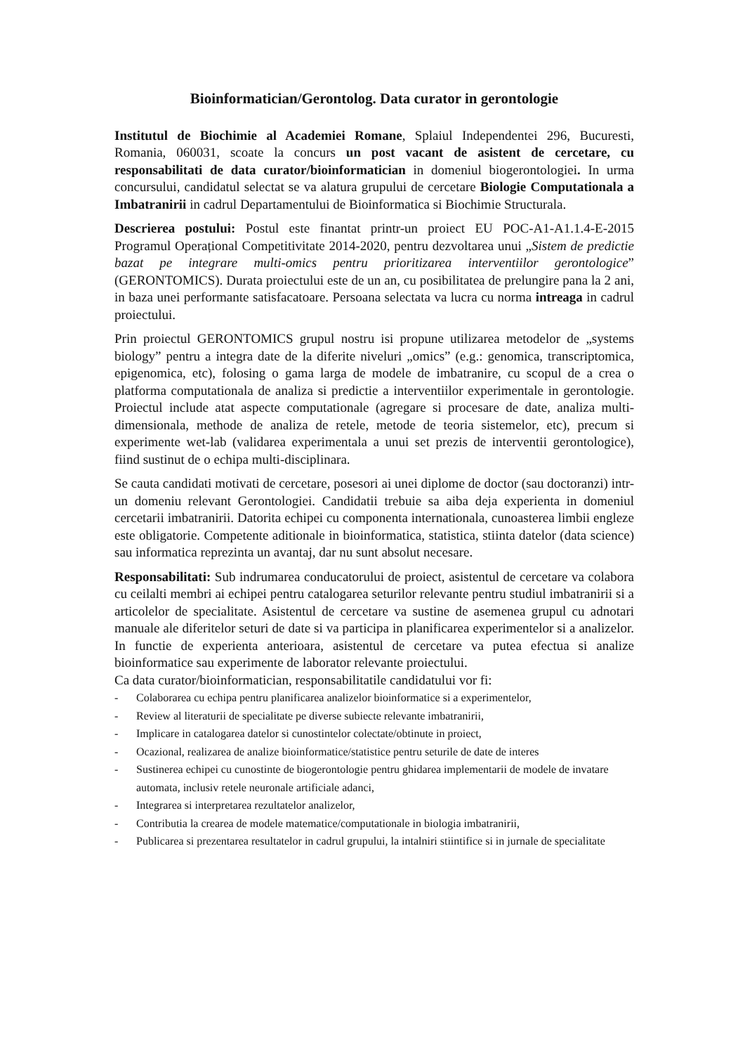Bioinformatician/Gerontolog. Data curator in gerontologie
Institutul de Biochimie al Academiei Romane, Splaiul Independentei 296, Bucuresti, Romania, 060031, scoate la concurs un post vacant de asistent de cercetare, cu responsabilitati de data curator/bioinformatician in domeniul biogerontologiei. In urma concursului, candidatul selectat se va alatura grupului de cercetare Biologie Computationala a Imbatranirii in cadrul Departamentului de Bioinformatica si Biochimie Structurala.
Descrierea postului: Postul este finantat printr-un proiect EU POC-A1-A1.1.4-E-2015 Programul Operațional Competitivitate 2014-2020, pentru dezvoltarea unui „Sistem de predictie bazat pe integrare multi-omics pentru prioritizarea interventiilor gerontologice” (GERONTOMICS). Durata proiectului este de un an, cu posibilitatea de prelungire pana la 2 ani, in baza unei performante satisfacatoare. Persoana selectata va lucra cu norma intreaga in cadrul proiectului.
Prin proiectul GERONTOMICS grupul nostru isi propune utilizarea metodelor de „systems biology” pentru a integra date de la diferite niveluri „omics” (e.g.: genomica, transcriptomica, epigenomica, etc), folosing o gama larga de modele de imbatranire, cu scopul de a crea o platforma computationala de analiza si predictie a interventiilor experimentale in gerontologie. Proiectul include atat aspecte computationale (agregare si procesare de date, analiza multi-dimensionala, methode de analiza de retele, metode de teoria sistemelor, etc), precum si experimente wet-lab (validarea experimentala a unui set prezis de interventii gerontologice), fiind sustinut de o echipa multi-disciplinara.
Se cauta candidati motivati de cercetare, posesori ai unei diplome de doctor (sau doctoranzi) intr-un domeniu relevant Gerontologiei. Candidatii trebuie sa aiba deja experienta in domeniul cercetarii imbatranirii. Datorita echipei cu componenta internationala, cunoasterea limbii engleze este obligatorie. Competente aditionale in bioinformatica, statistica, stiinta datelor (data science) sau informatica reprezinta un avantaj, dar nu sunt absolut necesare.
Responsabilitati: Sub indrumarea conducatorului de proiect, asistentul de cercetare va colabora cu ceilalti membri ai echipei pentru catalogarea seturilor relevante pentru studiul imbatranirii si a articolelor de specialitate. Asistentul de cercetare va sustine de asemenea grupul cu adnotari manuale ale diferitelor seturi de date si va participa in planificarea experimentelor si a analizelor. In functie de experienta anterioara, asistentul de cercetare va putea efectua si analize bioinformatice sau experimente de laborator relevante proiectului.
Ca data curator/bioinformatician, responsabilitatile candidatului vor fi:
- Colaborarea cu echipa pentru planificarea analizelor bioinformatice si a experimentelor,
- Review al literaturii de specialitate pe diverse subiecte relevante imbatranirii,
- Implicare in catalogarea datelor si cunostintelor colectate/obtinute in proiect,
- Ocazional, realizarea de analize bioinformatice/statistice pentru seturile de date de interes
- Sustinerea echipei cu cunostinte de biogerontologie pentru ghidarea implementarii de modele de invatare automata, inclusiv retele neuronale artificiale adanci,
- Integrarea si interpretarea rezultatelor analizelor,
- Contributia la crearea de modele matematice/computationale in biologia imbatranirii,
- Publicarea si prezentarea resultatelor in cadrul grupului, la intalniri stiintifice si in jurnale de specialitate